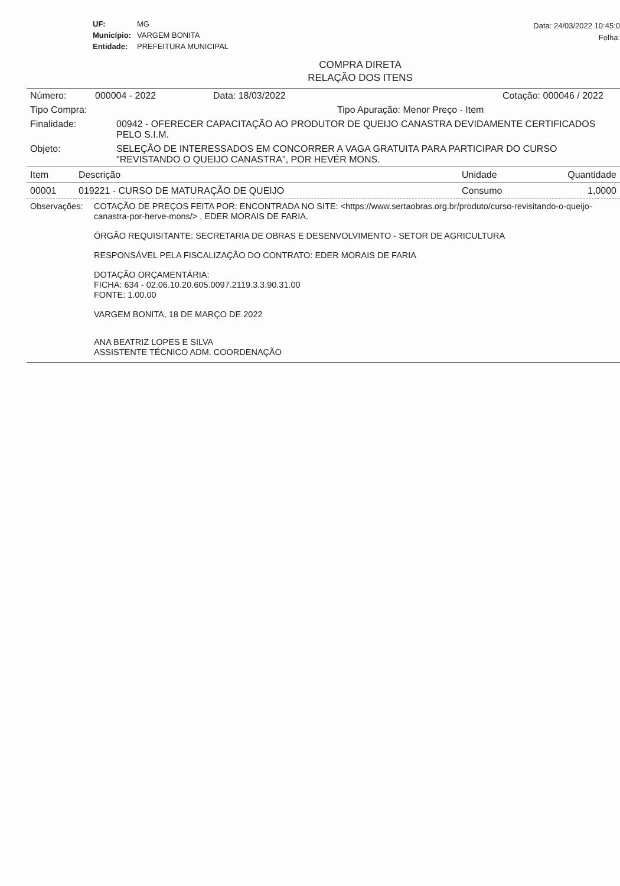| UF: | MG |
| Município: | VARGEM BONITA |
| Entidade: | PREFEITURA MUNICIPAL |
Data: 24/03/2022 10:45:0
Folha:
COMPRA DIRETA
RELAÇÃO DOS ITENS
Número: 000004 - 2022 Data: 18/03/2022 Cotação: 000046 / 2022
Tipo Compra: Tipo Apuração: Menor Preço - Item
Finalidade: 00942 - OFERECER CAPACITAÇÃO AO PRODUTOR DE QUEIJO CANASTRA DEVIDAMENTE CERTIFICADOS PELO S.I.M.
Objeto: SELEÇÃO DE INTERESSADOS EM CONCORRER A VAGA GRATUITA PARA PARTICIPAR DO CURSO "REVISTANDO O QUEIJO CANASTRA", POR HEVÉR MONS.
| Item | Descrição | Unidade | Quantidade |
| --- | --- | --- | --- |
| 00001 | 019221 - CURSO DE MATURAÇÃO DE QUEIJO | Consumo | 1,0000 |
Observações:
COTAÇÃO DE PREÇOS FEITA POR: ENCONTRADA NO SITE: <https://www.sertaobras.org.br/produto/curso-revisitando-o-queijo-canastra-por-herve-mons/> , EDER MORAIS DE FARIA.
ÓRGÃO REQUISITANTE: SECRETARIA DE OBRAS E DESENVOLVIMENTO - SETOR DE AGRICULTURA
RESPONSÁVEL PELA FISCALIZAÇÃO DO CONTRATO: EDER MORAIS DE FARIA
DOTAÇÃO ORÇAMENTÁRIA:
FICHA: 634 - 02.06.10.20.605.0097.2119.3.3.90.31.00
FONTE: 1.00.00
VARGEM BONITA, 18 DE MARÇO DE 2022
ANA BEATRIZ LOPES E SILVA
ASSISTENTE TÉCNICO ADM. COORDENAÇÃO